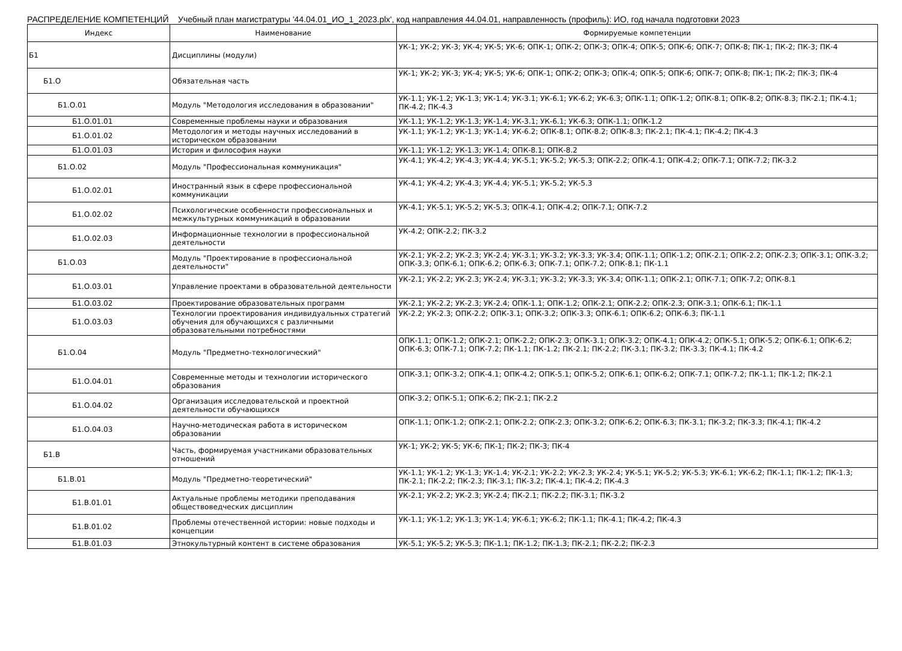РАСПРЕДЕЛЕНИЕ КОМПЕТЕНЦИЙ Учебный план магистратуры '44.04.01_ИО_1_2023.plx', код направления 44.04.01, направленность (профиль): ИО, год начала подготовки 2023
| Индекс | Наименование | Формируемые компетенции |
| --- | --- | --- |
| Б1 | Дисциплины (модули) | УК-1; УК-2; УК-3; УК-4; УК-5; УК-6; ОПК-1; ОПК-2; ОПК-3; ОПК-4; ОПК-5; ОПК-6; ОПК-7; ОПК-8; ПК-1; ПК-2; ПК-3; ПК-4 |
| Б1.О | Обязательная часть | УК-1; УК-2; УК-3; УК-4; УК-5; УК-6; ОПК-1; ОПК-2; ОПК-3; ОПК-4; ОПК-5; ОПК-6; ОПК-7; ОПК-8; ПК-1; ПК-2; ПК-3; ПК-4 |
| Б1.О.01 | Модуль "Методология исследования в образовании" | УК-1.1; УК-1.2; УК-1.3; УК-1.4; УК-3.1; УК-6.1; УК-6.2; УК-6.3; ОПК-1.1; ОПК-1.2; ОПК-8.1; ОПК-8.2; ОПК-8.3; ПК-2.1; ПК-4.1; ПК-4.2; ПК-4.3 |
| Б1.О.01.01 | Современные проблемы науки и образования | УК-1.1; УК-1.2; УК-1.3; УК-1.4; УК-3.1; УК-6.1; УК-6.3; ОПК-1.1; ОПК-1.2 |
| Б1.О.01.02 | Методология и методы научных исследований в историческом образовании | УК-1.1; УК-1.2; УК-1.3; УК-1.4; УК-6.2; ОПК-8.1; ОПК-8.2; ОПК-8.3; ПК-2.1; ПК-4.1; ПК-4.2; ПК-4.3 |
| Б1.О.01.03 | История и философия науки | УК-1.1; УК-1.2; УК-1.3; УК-1.4; ОПК-8.1; ОПК-8.2 |
| Б1.О.02 | Модуль "Профессиональная коммуникация" | УК-4.1; УК-4.2; УК-4.3; УК-4.4; УК-5.1; УК-5.2; УК-5.3; ОПК-2.2; ОПК-4.1; ОПК-4.2; ОПК-7.1; ОПК-7.2; ПК-3.2 |
| Б1.О.02.01 | Иностранный язык в сфере профессиональной коммуникации | УК-4.1; УК-4.2; УК-4.3; УК-4.4; УК-5.1; УК-5.2; УК-5.3 |
| Б1.О.02.02 | Психологические особенности профессиональных и межкультурных коммуникаций в образовании | УК-4.1; УК-5.1; УК-5.2; УК-5.3; ОПК-4.1; ОПК-4.2; ОПК-7.1; ОПК-7.2 |
| Б1.О.02.03 | Информационные технологии в профессиональной деятельности | УК-4.2; ОПК-2.2; ПК-3.2 |
| Б1.О.03 | Модуль "Проектирование в профессиональной деятельности" | УК-2.1; УК-2.2; УК-2.3; УК-2.4; УК-3.1; УК-3.2; УК-3.3; УК-3.4; ОПК-1.1; ОПК-1.2; ОПК-2.1; ОПК-2.2; ОПК-2.3; ОПК-3.1; ОПК-3.2; ОПК-3.3; ОПК-6.1; ОПК-6.2; ОПК-6.3; ОПК-7.1; ОПК-7.2; ОПК-8.1; ПК-1.1 |
| Б1.О.03.01 | Управление проектами в образовательной деятельности | УК-2.1; УК-2.2; УК-2.3; УК-2.4; УК-3.1; УК-3.2; УК-3.3; УК-3.4; ОПК-1.1; ОПК-2.1; ОПК-7.1; ОПК-7.2; ОПК-8.1 |
| Б1.О.03.02 | Проектирование образовательных программ | УК-2.1; УК-2.2; УК-2.3; УК-2.4; ОПК-1.1; ОПК-1.2; ОПК-2.1; ОПК-2.2; ОПК-2.3; ОПК-3.1; ОПК-6.1; ПК-1.1 |
| Б1.О.03.03 | Технологии проектирования индивидуальных стратегий обучения для обучающихся с различными образовательными потребностями | УК-2.2; УК-2.3; ОПК-2.2; ОПК-3.1; ОПК-3.2; ОПК-3.3; ОПК-6.1; ОПК-6.2; ОПК-6.3; ПК-1.1 |
| Б1.О.04 | Модуль "Предметно-технологический" | ОПК-1.1; ОПК-1.2; ОПК-2.1; ОПК-2.2; ОПК-2.3; ОПК-3.1; ОПК-3.2; ОПК-4.1; ОПК-4.2; ОПК-5.1; ОПК-5.2; ОПК-6.1; ОПК-6.2; ОПК-6.3; ОПК-7.1; ОПК-7.2; ПК-1.1; ПК-1.2; ПК-2.1; ПК-2.2; ПК-3.1; ПК-3.2; ПК-3.3; ПК-4.1; ПК-4.2 |
| Б1.О.04.01 | Современные методы и технологии исторического образования | ОПК-3.1; ОПК-3.2; ОПК-4.1; ОПК-4.2; ОПК-5.1; ОПК-5.2; ОПК-6.1; ОПК-6.2; ОПК-7.1; ОПК-7.2; ПК-1.1; ПК-1.2; ПК-2.1 |
| Б1.О.04.02 | Организация исследовательской и проектной деятельности обучающихся | ОПК-3.2; ОПК-5.1; ОПК-6.2; ПК-2.1; ПК-2.2 |
| Б1.О.04.03 | Научно-методическая работа в историческом образовании | ОПК-1.1; ОПК-1.2; ОПК-2.1; ОПК-2.2; ОПК-2.3; ОПК-3.2; ОПК-6.2; ОПК-6.3; ПК-3.1; ПК-3.2; ПК-3.3; ПК-4.1; ПК-4.2 |
| Б1.В | Часть, формируемая участниками образовательных отношений | УК-1; УК-2; УК-5; УК-6; ПК-1; ПК-2; ПК-3; ПК-4 |
| Б1.В.01 | Модуль "Предметно-теоретический" | УК-1.1; УК-1.2; УК-1.3; УК-1.4; УК-2.1; УК-2.2; УК-2.3; УК-2.4; УК-5.1; УК-5.2; УК-5.3; УК-6.1; УК-6.2; ПК-1.1; ПК-1.2; ПК-1.3; ПК-2.1; ПК-2.2; ПК-2.3; ПК-3.1; ПК-3.2; ПК-4.1; ПК-4.2; ПК-4.3 |
| Б1.В.01.01 | Актуальные проблемы методики преподавания обществоведческих дисциплин | УК-2.1; УК-2.2; УК-2.3; УК-2.4; ПК-2.1; ПК-2.2; ПК-3.1; ПК-3.2 |
| Б1.В.01.02 | Проблемы отечественной истории: новые подходы и концепции | УК-1.1; УК-1.2; УК-1.3; УК-1.4; УК-6.1; УК-6.2; ПК-1.1; ПК-4.1; ПК-4.2; ПК-4.3 |
| Б1.В.01.03 | Этнокультурный контент в системе образования | УК-5.1; УК-5.2; УК-5.3; ПК-1.1; ПК-1.2; ПК-1.3; ПК-2.1; ПК-2.2; ПК-2.3 |